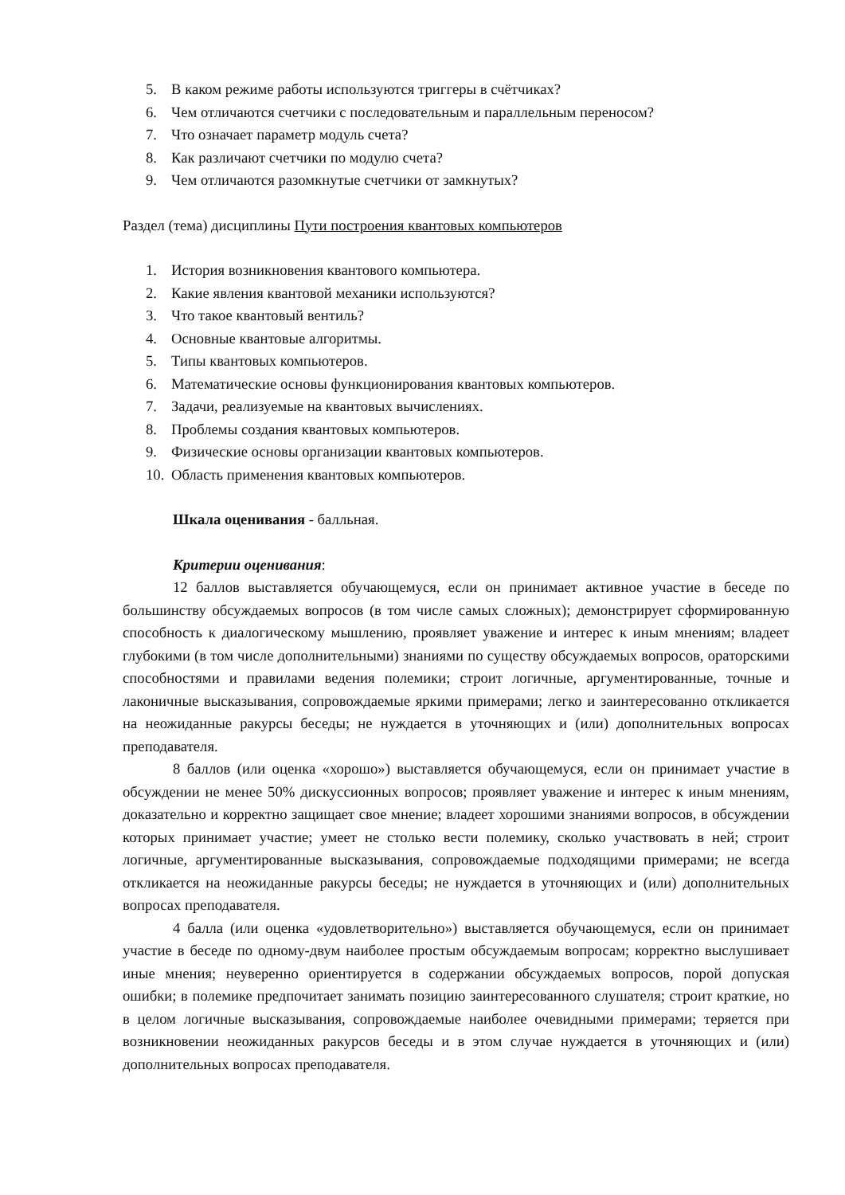5. В каком режиме работы используются триггеры в счётчиках?
6. Чем отличаются счетчики с последовательным и параллельным переносом?
7. Что означает параметр модуль счета?
8. Как различают счетчики по модулю счета?
9. Чем отличаются разомкнутые счетчики от замкнутых?
Раздел (тема) дисциплины Пути построения квантовых компьютеров
1. История возникновения квантового компьютера.
2. Какие явления квантовой механики используются?
3. Что такое квантовый вентиль?
4. Основные квантовые алгоритмы.
5. Типы квантовых компьютеров.
6. Математические основы функционирования квантовых компьютеров.
7. Задачи, реализуемые на квантовых вычислениях.
8. Проблемы создания квантовых компьютеров.
9. Физические основы организации квантовых компьютеров.
10. Область применения квантовых компьютеров.
Шкала оценивания - балльная.
Критерии оценивания:
12 баллов выставляется обучающемуся, если он принимает активное участие в беседе по большинству обсуждаемых вопросов (в том числе самых сложных); демонстрирует сформированную способность к диалогическому мышлению, проявляет уважение и интерес к иным мнениям; владеет глубокими (в том числе дополнительными) знаниями по существу обсуждаемых вопросов, ораторскими способностями и правилами ведения полемики; строит логичные, аргументированные, точные и лаконичные высказывания, сопровождаемые яркими примерами; легко и заинтересованно откликается на неожиданные ракурсы беседы; не нуждается в уточняющих и (или) дополнительных вопросах преподавателя.
8 баллов (или оценка «хорошо») выставляется обучающемуся, если он принимает участие в обсуждении не менее 50% дискуссионных вопросов; проявляет уважение и интерес к иным мнениям, доказательно и корректно защищает свое мнение; владеет хорошими знаниями вопросов, в обсуждении которых принимает участие; умеет не столько вести полемику, сколько участвовать в ней; строит логичные, аргументированные высказывания, сопровождаемые подходящими примерами; не всегда откликается на неожиданные ракурсы беседы; не нуждается в уточняющих и (или) дополнительных вопросах преподавателя.
4 балла (или оценка «удовлетворительно») выставляется обучающемуся, если он принимает участие в беседе по одному-двум наиболее простым обсуждаемым вопросам; корректно выслушивает иные мнения; неуверенно ориентируется в содержании обсуждаемых вопросов, порой допуская ошибки; в полемике предпочитает занимать позицию заинтересованного слушателя; строит краткие, но в целом логичные высказывания, сопровождаемые наиболее очевидными примерами; теряется при возникновении неожиданных ракурсов беседы и в этом случае нуждается в уточняющих и (или) дополнительных вопросах преподавателя.